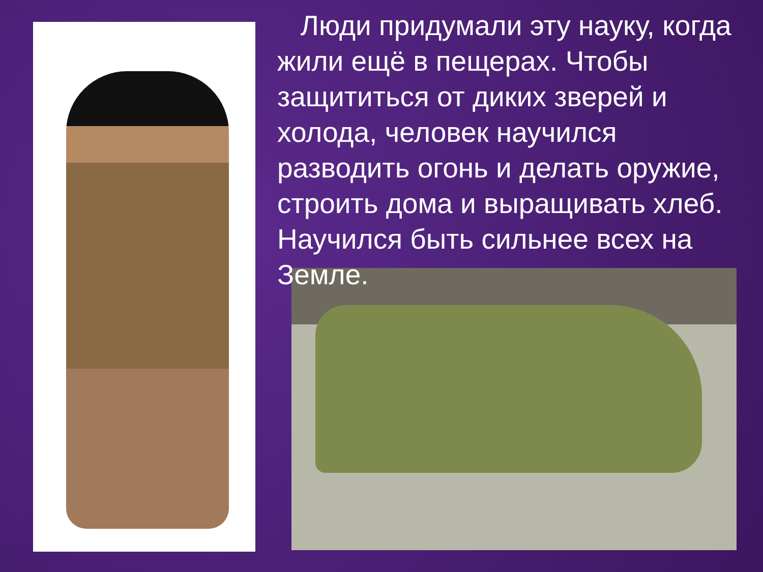Люди придумали эту науку, когда жили ещё в пещерах. Чтобы защититься от диких зверей и холода, человек научился разводить огонь и делать оружие, строить дома и выращивать хлеб. Научился быть сильнее всех на Земле.